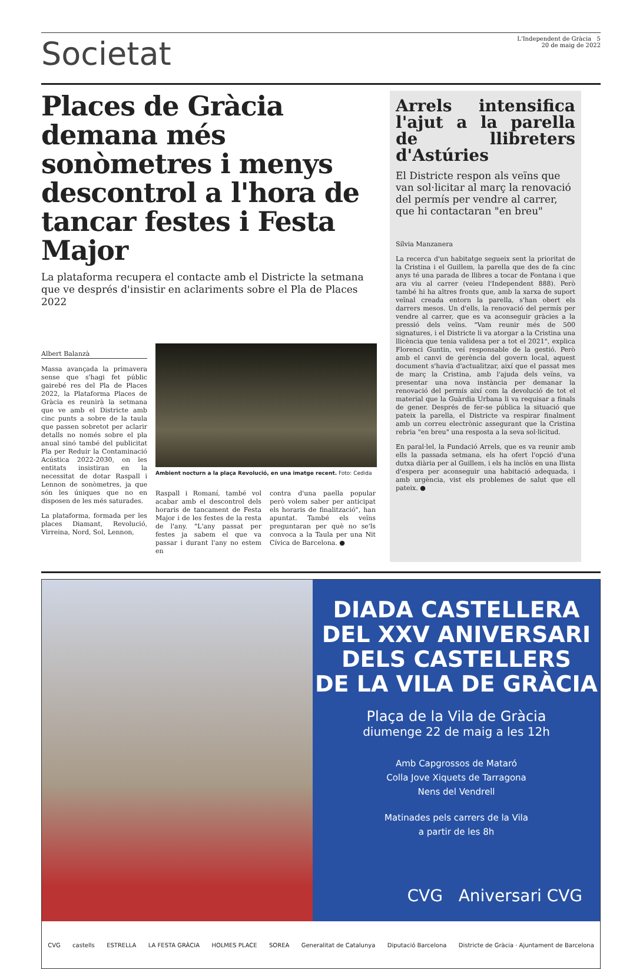Societat
L'Independent de Gràcia 5
20 de maig de 2022
Places de Gràcia demana més sonòmetres i menys descontrol a l'hora de tancar festes i Festa Major
La plataforma recupera el contacte amb el Districte la setmana que ve després d'insistir en aclariments sobre el Pla de Places 2022
Albert Balanzà
Massa avançada la primavera sense que s'hagi fet públic gairebé res del Pla de Places 2022, la Plataforma Places de Gràcia es reunirà la setmana que ve amb el Districte amb cinc punts a sobre de la taula que passen sobretot per aclarir detalls no només sobre el pla anual sinó també del publicitat Pla per Reduir la Contaminació Acústica 2022-2030, on les entitats insistiran en la necessitat de dotar Raspall i Lennon de sonòmetres, ja que són les úniques que no en disposen de les més saturades.
La plataforma, formada per les places Diamant, Revolució, Virreina, Nord, Sol, Lennon,
Ambient nocturn a la plaça Revolució, en una imatge recent. Foto: Cedida
Raspall i Romaní, també vol acabar amb el descontrol dels horaris de tancament de Festa Major i de les festes de la resta de l'any. "L'any passat per festes ja sabem el que va passar i durant l'any no estem en
contra d'una paella popular però volem saber per anticipat els horaris de finalització", han apuntat. També els veïns preguntaran per què no se'ls convoca a la Taula per una Nit Cívica de Barcelona. ●
Arrels intensifica l'ajut a la parella de llibreters d'Astúries
El Districte respon als veïns que van sol·licitar al març la renovació del permís per vendre al carrer, que hi contactaran "en breu"
Sílvia Manzanera
La recerca d'un habitatge segueix sent la prioritat de la Cristina i el Guillem, la parella que des de fa cinc anys té una parada de llibres a tocar de Fontana i que ara viu al carrer (veieu l'Independent 888). Però també hi ha altres fronts que, amb la xarxa de suport veïnal creada entorn la parella, s'han obert els darrers mesos. Un d'ells, la renovació del permís per vendre al carrer, que es va aconseguir gràcies a la pressió dels veïns. "Vam reunir més de 500 signatures, i el Districte li va atorgar a la Cristina una llicència que tenia validesa per a tot el 2021", explica Florenci Guntin, veí responsable de la gestió. Però amb el canvi de gerència del govern local, aquest document s'havia d'actualitzar, així que el passat mes de març la Cristina, amb l'ajuda dels veïns, va presentar una nova instància per demanar la renovació del permís així com la devolució de tot el material que la Guàrdia Urbana li va requisar a finals de gener. Després de fer-se pública la situació que pateix la parella, el Districte va respirar finalment amb un correu electrònic assegurant que la Cristina rebria "en breu" una resposta a la seva sol·licitud.
En paral·lel, la Fundació Arrels, que es va reunir amb ells la passada setmana, els ha ofert l'opció d'una dutxa diària per al Guillem, i els ha inclòs en una llista d'espera per aconseguir una habitació adequada, i amb urgència, vist els problemes de salut que ell pateix. ●
DIADA CASTELLERA
DEL XXV ANIVERSARI
DELS CASTELLERS
DE LA VILA DE GRÀCIA
Plaça de la Vila de Gràcia
diumenge 22 de maig a les 12h
Amb Capgrossos de Mataró
Colla Jove Xiquets de Tarragona
Nens del Vendrell
Matinades pels carrers de la Vila
a partir de les 8h
CVG Aniversari CVG
CVG castells ESTRELLA LA FESTA GRÀCIA HOLMES PLACE SOREA Generalitat de Catalunya Diputació Barcelona Districte de Gràcia · Ajuntament de Barcelona